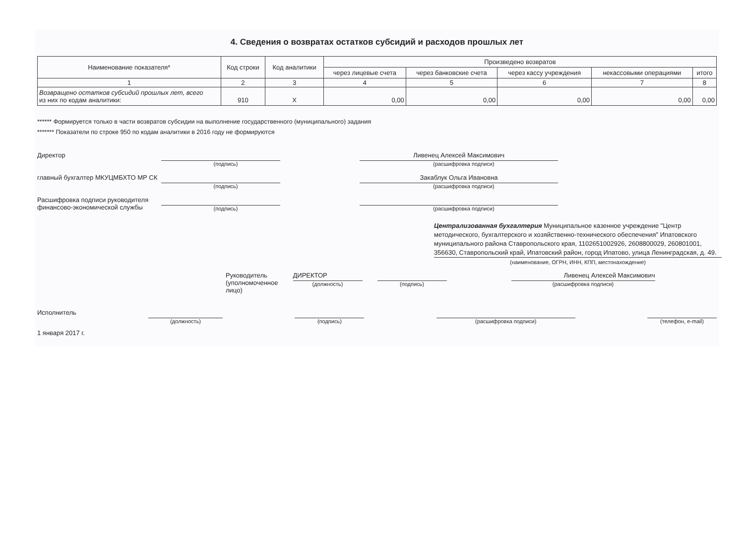4. Сведения о возвратах остатков субсидий и расходов прошлых лет
| Наименование показателя* | Код строки | Код аналитики | Произведено возвратов | | | | |
| --- | --- | --- | --- | --- | --- | --- | --- |
| | | | через лицевые счета | через банковские счета | через кассу учреждения | некассовыми операциями | итого |
| 1 | 2 | 3 | 4 | 5 | 6 | 7 | 8 |
| Возвращено остатков субсидий прошлых лет, всего из них по кодам аналитики: | 910 | X | 0,00 | 0,00 | 0,00 | 0,00 | 0,00 |
****** Формируется только в части возвратов субсидии на выполнение государственного (муниципального) задания
******* Показатели по строке 950 по кодам аналитики в 2016 году не формируются
Директор
(подпись)
Ливенец Алексей Максимович
(расшифровка подписи)
главный бухгалтер МКУЦМБХТО МР СК
(подпись)
Закаблук Ольга Ивановна
(расшифровка подписи)
Расшифровка подписи руководителя финансово-экономической службы
(подпись)
(расшифровка подписи)
Централизованная бухгалтерия Муниципальное казенное учреждение "Центр методического, бухгалтерского и хозяйственно-технического обеспечения" Ипатовского муниципального района Ставропольского края, 1102651002926, 2608800029, 260801001, 356630, Ставропольский край, Ипатовский район, город Ипатово, улица Ленинградская, д. 49.
(наименование, ОГРН, ИНН, КПП, местонахождение)
Руководитель
(уполномоченное
лицо)
ДИРЕКТОР
(должность)
(подпись)
Ливенец Алексей Максимович
(расшифровка подписи)
Исполнитель
(должность) (подпись) (расшифровка подписи) (телефон, e-mail)
1 января 2017 г.